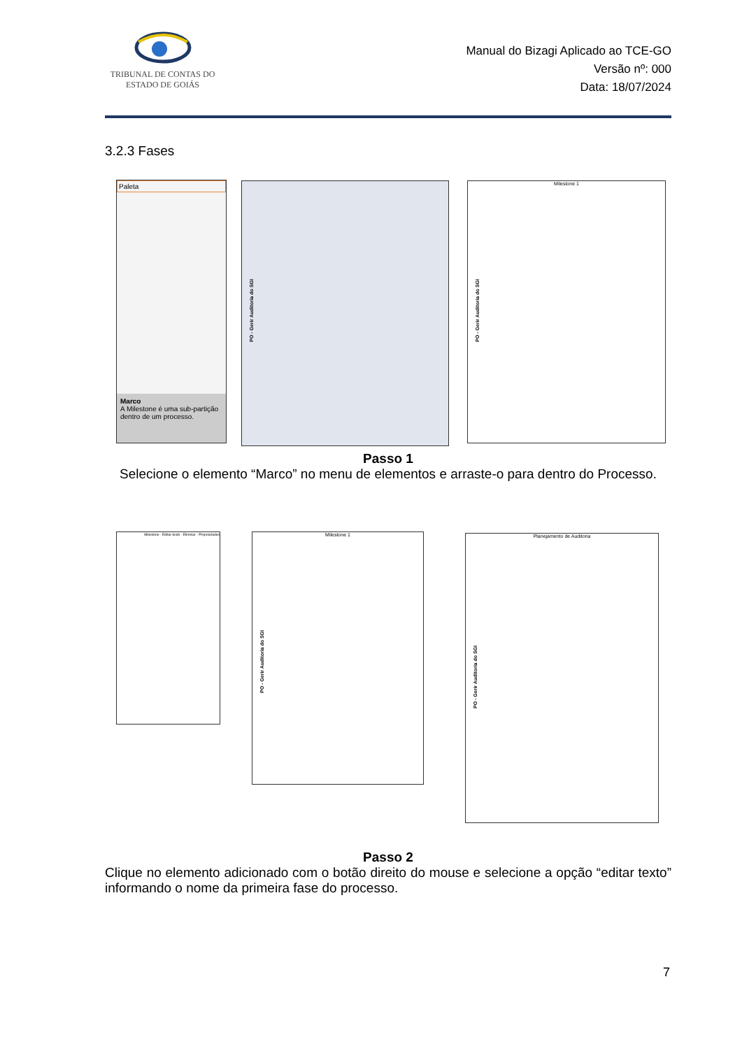TRIBUNAL DE CONTAS DO
ESTADO DE GOIÁS
Manual do Bizagi Aplicado ao TCE-GO
Versão nº: 000
Data: 18/07/2024
3.2.3 Fases
Paleta
Marco
A Milestone é uma sub-partição dentro de um processo.
PO - Gerir Auditoria do SGI
Milestone 1
PO - Gerir Auditoria do SGI
Passo 1
Selecione o elemento “Marco” no menu de elementos e arraste-o para dentro do Processo.
Milestone · Editar texto · Eliminar · Propriedades
Milestone 1
PO - Gerir Auditoria do SGI
Planejamento de Auditoria
PO - Gerir Auditoria do SGI
Passo 2
Clique no elemento adicionado com o botão direito do mouse e selecione a opção “editar texto” informando o nome da primeira fase do processo.
7